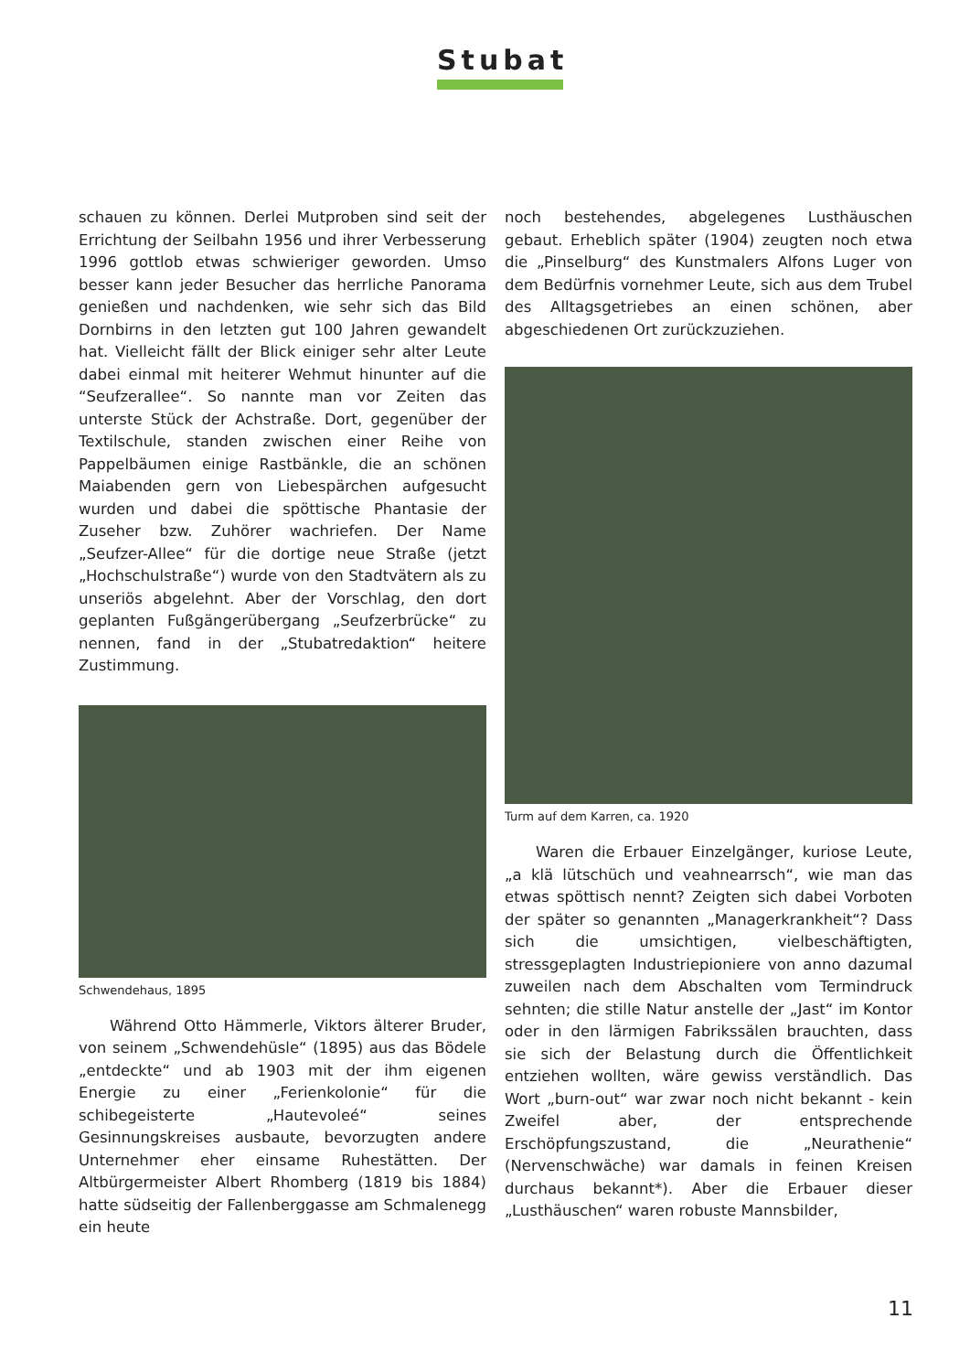Stubat
schauen zu können. Derlei Mutproben sind seit der Errichtung der Seilbahn 1956 und ihrer Verbesserung 1996 gottlob etwas schwieriger geworden. Umso besser kann jeder Besucher das herrliche Panorama genießen und nachdenken, wie sehr sich das Bild Dornbirns in den letzten gut 100 Jahren gewandelt hat. Vielleicht fällt der Blick einiger sehr alter Leute dabei einmal mit heiterer Wehmut hinunter auf die “Seufzerallee“. So nannte man vor Zeiten das unterste Stück der Achstraße. Dort, gegenüber der Textilschule, standen zwischen einer Reihe von Pappelbäumen einige Rastbänkle, die an schönen Maiabenden gern von Liebespärchen aufgesucht wurden und dabei die spöttische Phantasie der Zuseher bzw. Zuhörer wachriefen. Der Name „Seufzer-Allee“ für die dortige neue Straße (jetzt „Hochschulstraße“) wurde von den Stadtvätern als zu unseriös abgelehnt. Aber der Vorschlag, den dort geplanten Fußgängerübergang „Seufzerbrücke“ zu nennen, fand in der „Stubatredaktion“ heitere Zustimmung.
Schwendehaus, 1895
Während Otto Hämmerle, Viktors älterer Bruder, von seinem „Schwendehüsle“ (1895) aus das Bödele „entdeckte“ und ab 1903 mit der ihm eigenen Energie zu einer „Ferienkolonie“ für die schibegeisterte „Hautevoleé“ seines Gesinnungskreises ausbaute, bevorzugten andere Unternehmer eher einsame Ruhestätten. Der Altbürgermeister Albert Rhomberg (1819 bis 1884) hatte südseitig der Fallenberggasse am Schmalenegg ein heute
noch bestehendes, abgelegenes Lusthäuschen gebaut. Erheblich später (1904) zeugten noch etwa die „Pinselburg“ des Kunstmalers Alfons Luger von dem Bedürfnis vornehmer Leute, sich aus dem Trubel des Alltagsgetriebes an einen schönen, aber abgeschiedenen Ort zurückzuziehen.
Turm auf dem Karren, ca. 1920
Waren die Erbauer Einzelgänger, kuriose Leute, „a klä lütschüch und veahnearrsch“, wie man das etwas spöttisch nennt? Zeigten sich dabei Vorboten der später so genannten „Managerkrankheit“? Dass sich die umsichtigen, vielbeschäftigten, stressgeplagten Industriepioniere von anno dazumal zuweilen nach dem Abschalten vom Termindruck sehnten; die stille Natur anstelle der „Jast“ im Kontor oder in den lärmigen Fabrikssälen brauchten, dass sie sich der Belastung durch die Öffentlichkeit entziehen wollten, wäre gewiss verständlich. Das Wort „burn-out“ war zwar noch nicht bekannt - kein Zweifel aber, der entsprechende Erschöpfungszustand, die „Neurathenie“ (Nervenschwäche) war damals in feinen Kreisen durchaus bekannt*). Aber die Erbauer dieser „Lusthäuschen“ waren robuste Mannsbilder,
11